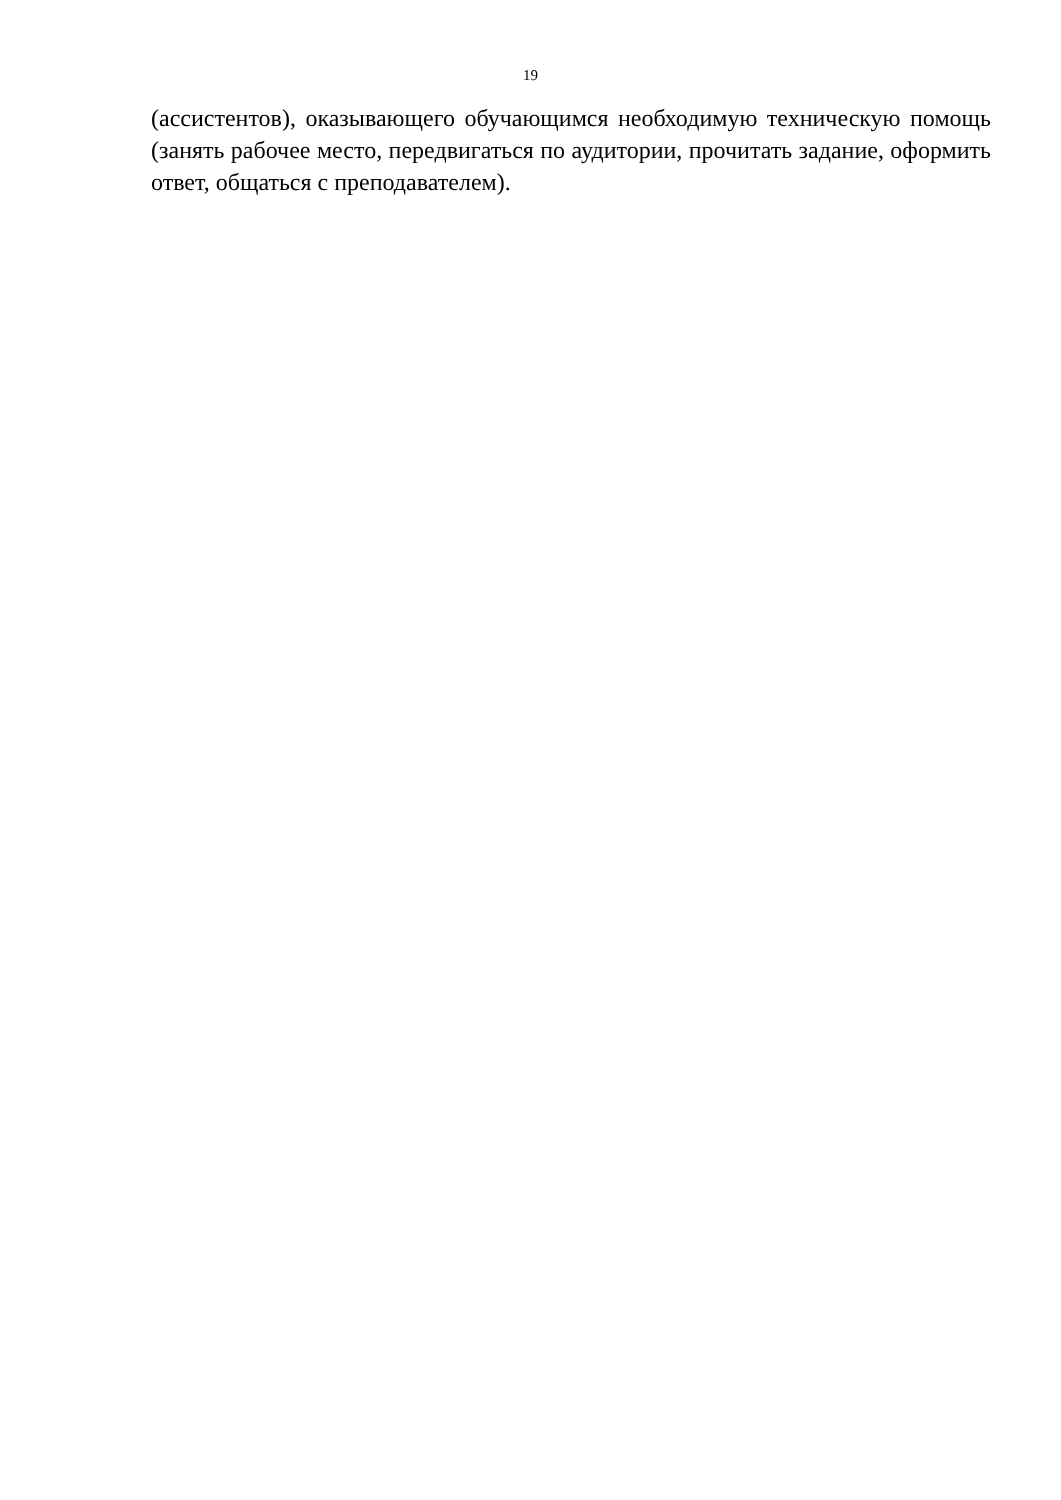19
(ассистентов), оказывающего обучающимся необходимую техническую помощь (занять рабочее место, передвигаться по аудитории, прочитать задание, оформить ответ, общаться с преподавателем).